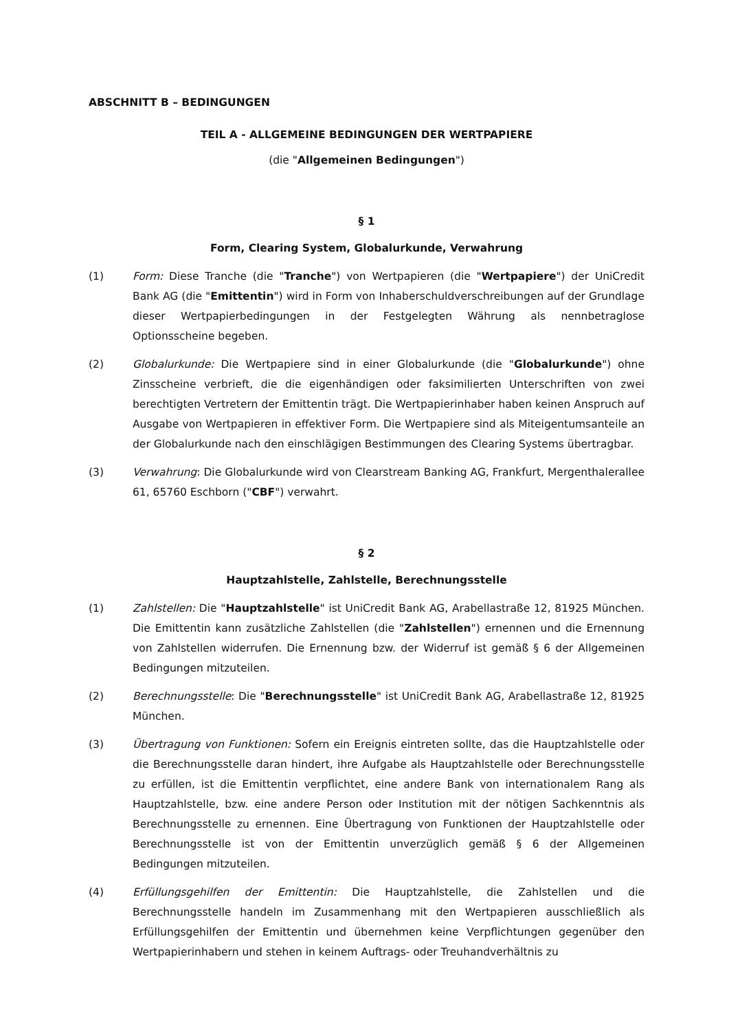ABSCHNITT B – BEDINGUNGEN
TEIL A - ALLGEMEINE BEDINGUNGEN DER WERTPAPIERE
(die "Allgemeinen Bedingungen")
§ 1
Form, Clearing System, Globalurkunde, Verwahrung
(1) Form: Diese Tranche (die "Tranche") von Wertpapieren (die "Wertpapiere") der UniCredit Bank AG (die "Emittentin") wird in Form von Inhaberschuldverschreibungen auf der Grundlage dieser Wertpapierbedingungen in der Festgelegten Währung als nennbetraglose Optionsscheine begeben.
(2) Globalurkunde: Die Wertpapiere sind in einer Globalurkunde (die "Globalurkunde") ohne Zinsscheine verbrieft, die die eigenhändigen oder faksimilierten Unterschriften von zwei berechtigten Vertretern der Emittentin trägt. Die Wertpapierinhaber haben keinen Anspruch auf Ausgabe von Wertpapieren in effektiver Form. Die Wertpapiere sind als Miteigentumsanteile an der Globalurkunde nach den einschlägigen Bestimmungen des Clearing Systems übertragbar.
(3) Verwahrung: Die Globalurkunde wird von Clearstream Banking AG, Frankfurt, Mergenthalerallee 61, 65760 Eschborn ("CBF") verwahrt.
§ 2
Hauptzahlstelle, Zahlstelle, Berechnungsstelle
(1) Zahlstellen: Die "Hauptzahlstelle" ist UniCredit Bank AG, Arabellastraße 12, 81925 München. Die Emittentin kann zusätzliche Zahlstellen (die "Zahlstellen") ernennen und die Ernennung von Zahlstellen widerrufen. Die Ernennung bzw. der Widerruf ist gemäß § 6 der Allgemeinen Bedingungen mitzuteilen.
(2) Berechnungsstelle: Die "Berechnungsstelle" ist UniCredit Bank AG, Arabellastraße 12, 81925 München.
(3) Übertragung von Funktionen: Sofern ein Ereignis eintreten sollte, das die Hauptzahlstelle oder die Berechnungsstelle daran hindert, ihre Aufgabe als Hauptzahlstelle oder Berechnungsstelle zu erfüllen, ist die Emittentin verpflichtet, eine andere Bank von internationalem Rang als Hauptzahlstelle, bzw. eine andere Person oder Institution mit der nötigen Sachkenntnis als Berechnungsstelle zu ernennen. Eine Übertragung von Funktionen der Hauptzahlstelle oder Berechnungsstelle ist von der Emittentin unverzüglich gemäß § 6 der Allgemeinen Bedingungen mitzuteilen.
(4) Erfüllungsgehilfen der Emittentin: Die Hauptzahlstelle, die Zahlstellen und die Berechnungsstelle handeln im Zusammenhang mit den Wertpapieren ausschließlich als Erfüllungsgehilfen der Emittentin und übernehmen keine Verpflichtungen gegenüber den Wertpapierinhabern und stehen in keinem Auftrags- oder Treuhandverhältnis zu